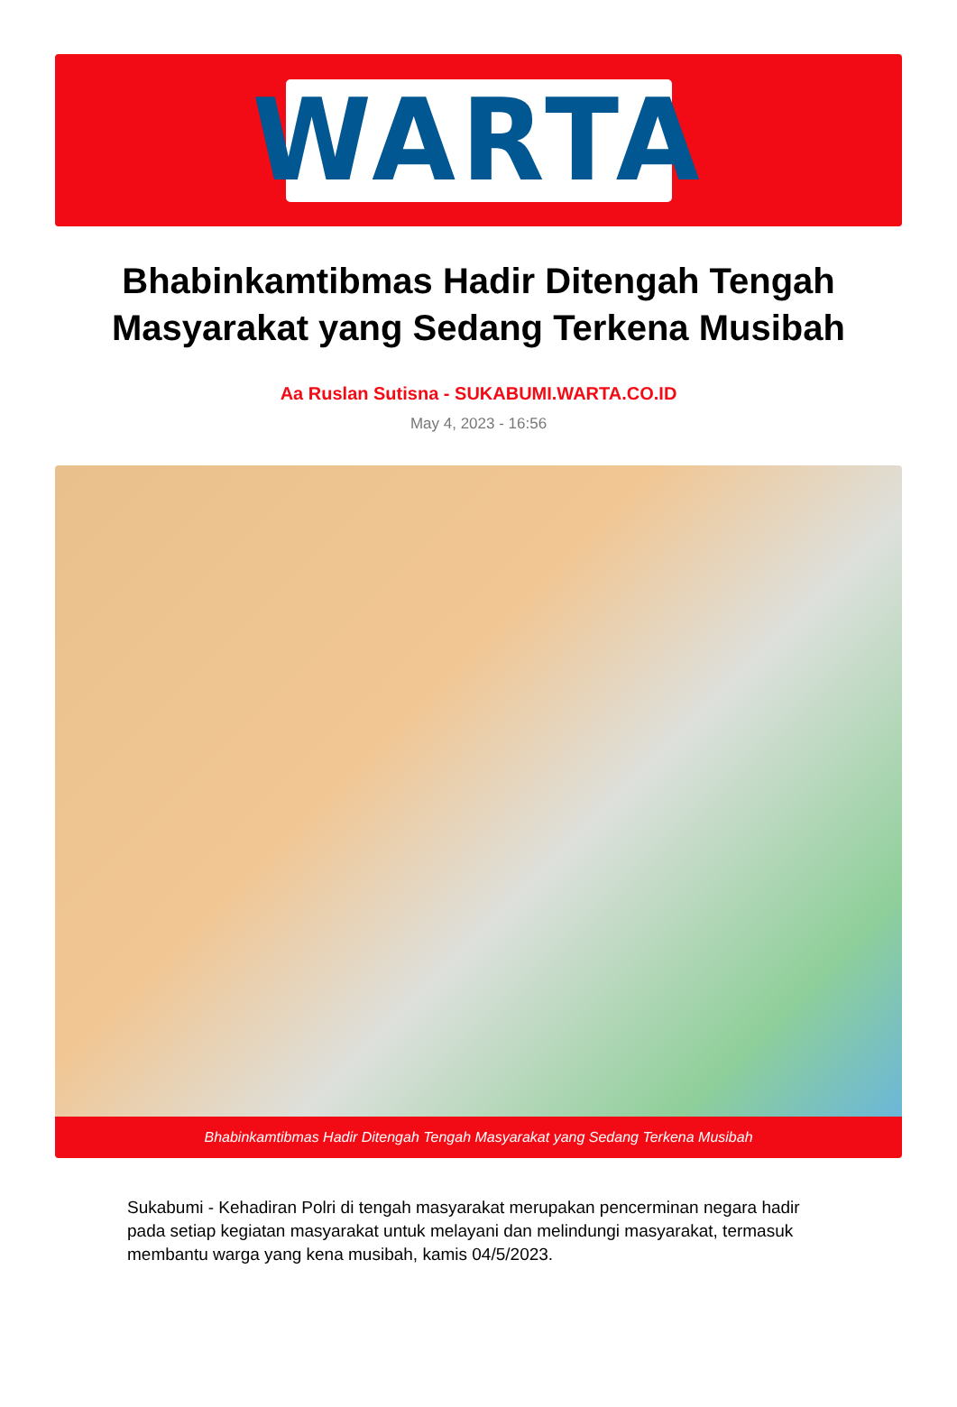WARTA
Bhabinkamtibmas Hadir Ditengah Tengah Masyarakat yang Sedang Terkena Musibah
Aa Ruslan Sutisna - SUKABUMI.WARTA.CO.ID
May 4, 2023 - 16:56
Bhabinkamtibmas Hadir Ditengah Tengah Masyarakat yang Sedang Terkena Musibah
Sukabumi - Kehadiran Polri di tengah masyarakat merupakan pencerminan negara hadir pada setiap kegiatan masyarakat untuk melayani dan melindungi masyarakat, termasuk membantu warga yang kena musibah, kamis 04/5/2023.